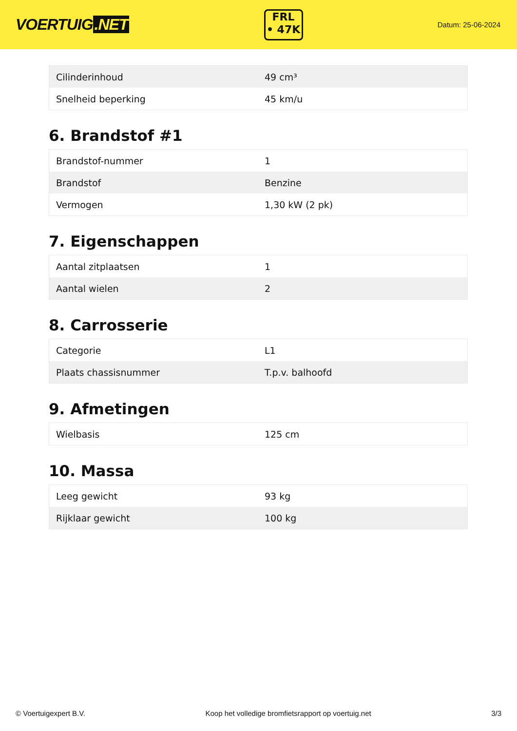VOERTUIG.NET
FRL
• 47K
Datum: 25-06-2024
| Cilinderinhoud | 49 cm³ |
| Snelheid beperking | 45 km/u |
6. Brandstof #1
| Brandstof-nummer | 1 |
| Brandstof | Benzine |
| Vermogen | 1,30 kW (2 pk) |
7. Eigenschappen
| Aantal zitplaatsen | 1 |
| Aantal wielen | 2 |
8. Carrosserie
| Categorie | L1 |
| Plaats chassisnummer | T.p.v. balhoofd |
9. Afmetingen
| Wielbasis | 125 cm |
10. Massa
| Leeg gewicht | 93 kg |
| Rijklaar gewicht | 100 kg |
© Voertuigexpert B.V. Koop het volledige bromfietsrapport op voertuig.net 3/3